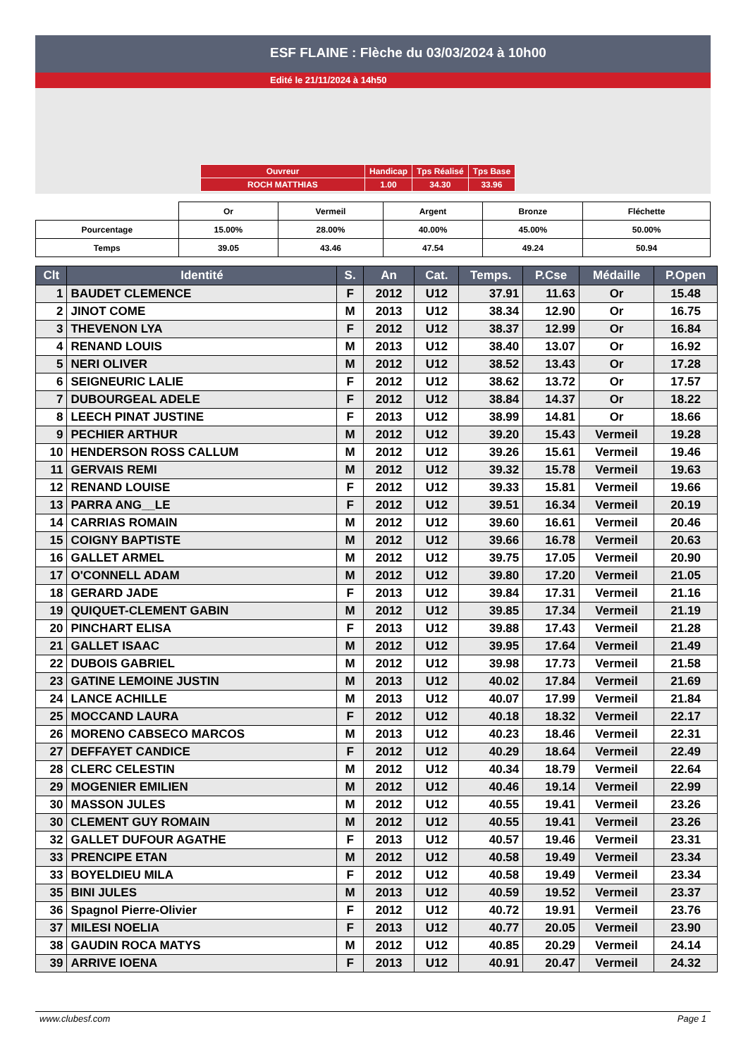ESF FLAINE : Flèche du 03/03/2024 à 10h00
Edité le 21/11/2024 à 14h50
| Ouvreur | Handicap | Tps Réalisé | Tps Base |
| ROCH MATTHIAS | 1.00 | 34.30 | 33.96 |
| | Or | Vermeil | Argent | Bronze | Fléchette |
| Pourcentage | 15.00% | 28.00% | 40.00% | 45.00% | 50.00% |
| Temps | 39.05 | 43.46 | 47.54 | 49.24 | 50.94 |
| Clt | Identité | S. | An | Cat. | Temps. | P.Cse | Médaille | P.Open |
| --- | --- | --- | --- | --- | --- | --- | --- | --- |
| 1 | BAUDET CLEMENCE | F | 2012 | U12 | 37.91 | 11.63 | Or | 15.48 |
| 2 | JINOT COME | M | 2013 | U12 | 38.34 | 12.90 | Or | 16.75 |
| 3 | THEVENON LYA | F | 2012 | U12 | 38.37 | 12.99 | Or | 16.84 |
| 4 | RENAND LOUIS | M | 2013 | U12 | 38.40 | 13.07 | Or | 16.92 |
| 5 | NERI OLIVER | M | 2012 | U12 | 38.52 | 13.43 | Or | 17.28 |
| 6 | SEIGNEURIC LALIE | F | 2012 | U12 | 38.62 | 13.72 | Or | 17.57 |
| 7 | DUBOURGEAL ADELE | F | 2012 | U12 | 38.84 | 14.37 | Or | 18.22 |
| 8 | LEECH PINAT JUSTINE | F | 2013 | U12 | 38.99 | 14.81 | Or | 18.66 |
| 9 | PECHIER ARTHUR | M | 2012 | U12 | 39.20 | 15.43 | Vermeil | 19.28 |
| 10 | HENDERSON ROSS CALLUM | M | 2012 | U12 | 39.26 | 15.61 | Vermeil | 19.46 |
| 11 | GERVAIS REMI | M | 2012 | U12 | 39.32 | 15.78 | Vermeil | 19.63 |
| 12 | RENAND LOUISE | F | 2012 | U12 | 39.33 | 15.81 | Vermeil | 19.66 |
| 13 | PARRA ANG__LE | F | 2012 | U12 | 39.51 | 16.34 | Vermeil | 20.19 |
| 14 | CARRIAS ROMAIN | M | 2012 | U12 | 39.60 | 16.61 | Vermeil | 20.46 |
| 15 | COIGNY BAPTISTE | M | 2012 | U12 | 39.66 | 16.78 | Vermeil | 20.63 |
| 16 | GALLET ARMEL | M | 2012 | U12 | 39.75 | 17.05 | Vermeil | 20.90 |
| 17 | O'CONNELL ADAM | M | 2012 | U12 | 39.80 | 17.20 | Vermeil | 21.05 |
| 18 | GERARD JADE | F | 2013 | U12 | 39.84 | 17.31 | Vermeil | 21.16 |
| 19 | QUIQUET-CLEMENT GABIN | M | 2012 | U12 | 39.85 | 17.34 | Vermeil | 21.19 |
| 20 | PINCHART ELISA | F | 2013 | U12 | 39.88 | 17.43 | Vermeil | 21.28 |
| 21 | GALLET ISAAC | M | 2012 | U12 | 39.95 | 17.64 | Vermeil | 21.49 |
| 22 | DUBOIS GABRIEL | M | 2012 | U12 | 39.98 | 17.73 | Vermeil | 21.58 |
| 23 | GATINE LEMOINE JUSTIN | M | 2013 | U12 | 40.02 | 17.84 | Vermeil | 21.69 |
| 24 | LANCE ACHILLE | M | 2013 | U12 | 40.07 | 17.99 | Vermeil | 21.84 |
| 25 | MOCCAND LAURA | F | 2012 | U12 | 40.18 | 18.32 | Vermeil | 22.17 |
| 26 | MORENO CABSECO MARCOS | M | 2013 | U12 | 40.23 | 18.46 | Vermeil | 22.31 |
| 27 | DEFFAYET CANDICE | F | 2012 | U12 | 40.29 | 18.64 | Vermeil | 22.49 |
| 28 | CLERC CELESTIN | M | 2012 | U12 | 40.34 | 18.79 | Vermeil | 22.64 |
| 29 | MOGENIER EMILIEN | M | 2012 | U12 | 40.46 | 19.14 | Vermeil | 22.99 |
| 30 | MASSON JULES | M | 2012 | U12 | 40.55 | 19.41 | Vermeil | 23.26 |
| 30 | CLEMENT GUY ROMAIN | M | 2012 | U12 | 40.55 | 19.41 | Vermeil | 23.26 |
| 32 | GALLET DUFOUR AGATHE | F | 2013 | U12 | 40.57 | 19.46 | Vermeil | 23.31 |
| 33 | PRENCIPE ETAN | M | 2012 | U12 | 40.58 | 19.49 | Vermeil | 23.34 |
| 33 | BOYELDIEU MILA | F | 2012 | U12 | 40.58 | 19.49 | Vermeil | 23.34 |
| 35 | BINI JULES | M | 2013 | U12 | 40.59 | 19.52 | Vermeil | 23.37 |
| 36 | Spagnol Pierre-Olivier | F | 2012 | U12 | 40.72 | 19.91 | Vermeil | 23.76 |
| 37 | MILESI NOELIA | F | 2013 | U12 | 40.77 | 20.05 | Vermeil | 23.90 |
| 38 | GAUDIN ROCA MATYS | M | 2012 | U12 | 40.85 | 20.29 | Vermeil | 24.14 |
| 39 | ARRIVE IOENA | F | 2013 | U12 | 40.91 | 20.47 | Vermeil | 24.32 |
www.clubesf.com Page 1